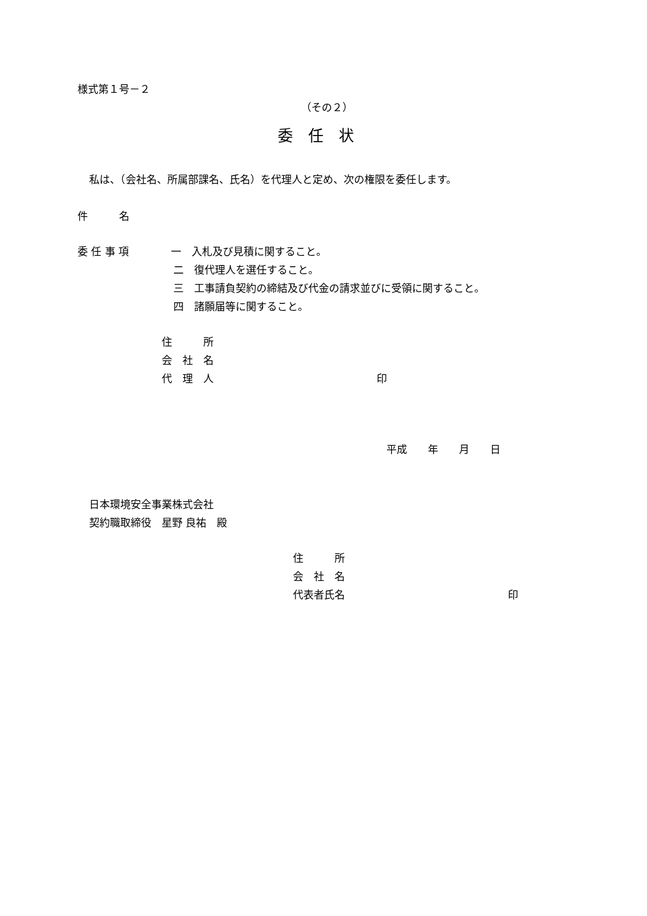様式第１号－２
（その２）
委　任　状
私は、（会社名、所属部課名、氏名）を代理人と定め、次の権限を委任します。
件　　　名
委 任 事 項
一　入札及び見積に関すること。
二　復代理人を選任すること。
三　工事請負契約の締結及び代金の請求並びに受領に関すること。
四　諸願届等に関すること。
住　　　所
会　社　名
代　理　人
印
平成　　年　　月　　日
日本環境安全事業株式会社
契約職取締役　星野 良祐　殿
住　　　所
会　社　名
代表者氏名
印